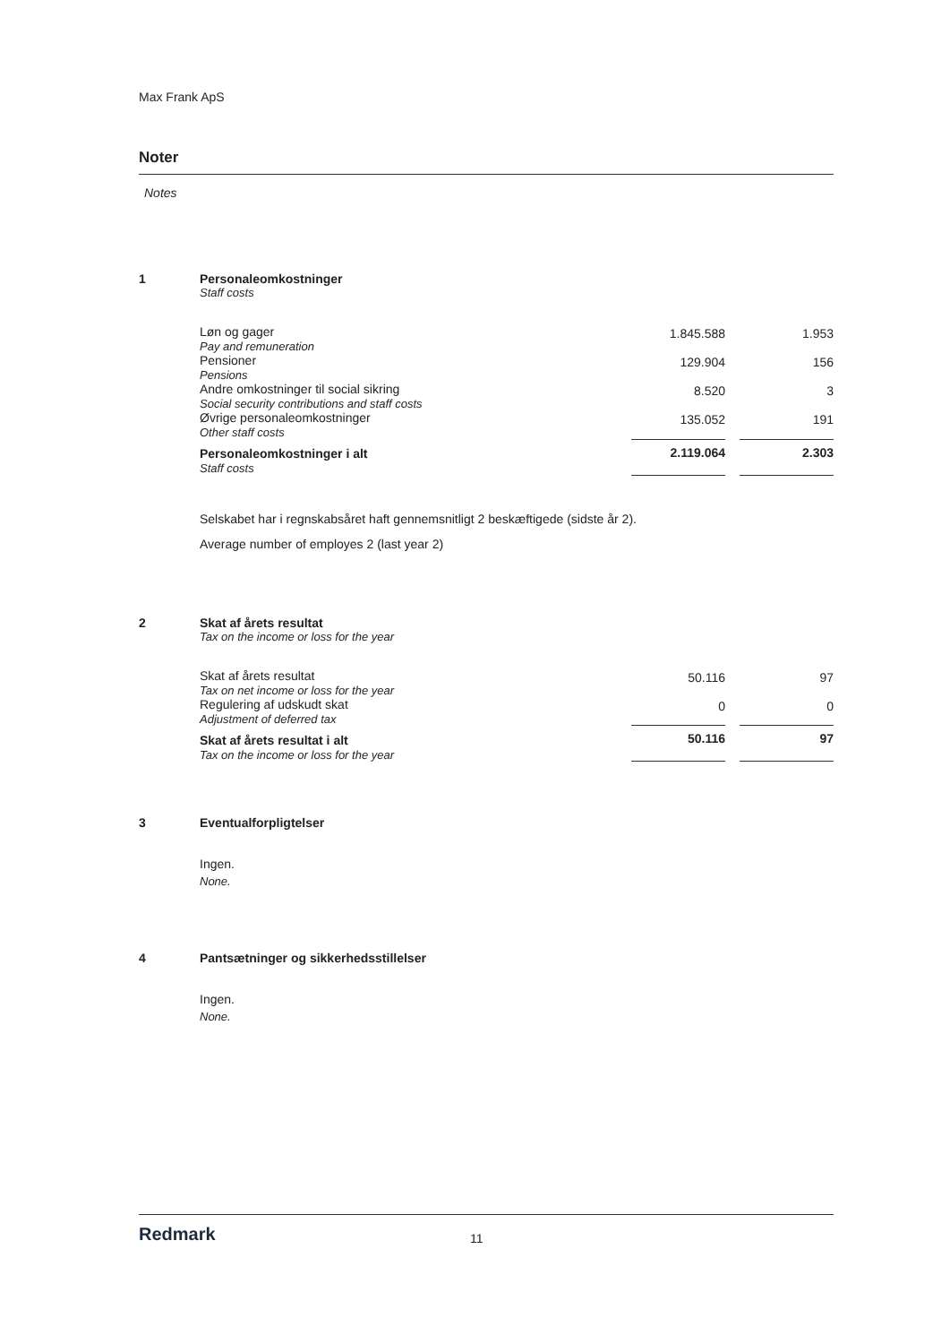Max Frank ApS
Noter
Notes
1 Personaleomkostninger
Staff costs
| Løn og gager Pay and remuneration | 1.845.588 | | 1.953 |
| Pensioner Pensions | 129.904 | | 156 |
| Andre omkostninger til social sikring Social security contributions and staff costs | 8.520 | | 3 |
| Øvrige personaleomkostninger Other staff costs | 135.052 | | 191 |
| Personaleomkostninger i alt Staff costs | 2.119.064 | | 2.303 |
Selskabet har i regnskabsåret haft gennemsnitligt 2 beskæftigede (sidste år 2).
Average number of employes 2 (last year 2)
2 Skat af årets resultat
Tax on the income or loss for the year
| Skat af årets resultat Tax on net income or loss for the year | 50.116 | | 97 |
| Regulering af udskudt skat Adjustment of deferred tax | 0 | | 0 |
| Skat af årets resultat i alt Tax on the income or loss for the year | 50.116 | | 97 |
3 Eventualforpligtelser
Ingen.
None.
4 Pantsætninger og sikkerhedsstillelser
Ingen.
None.
Redmark
11